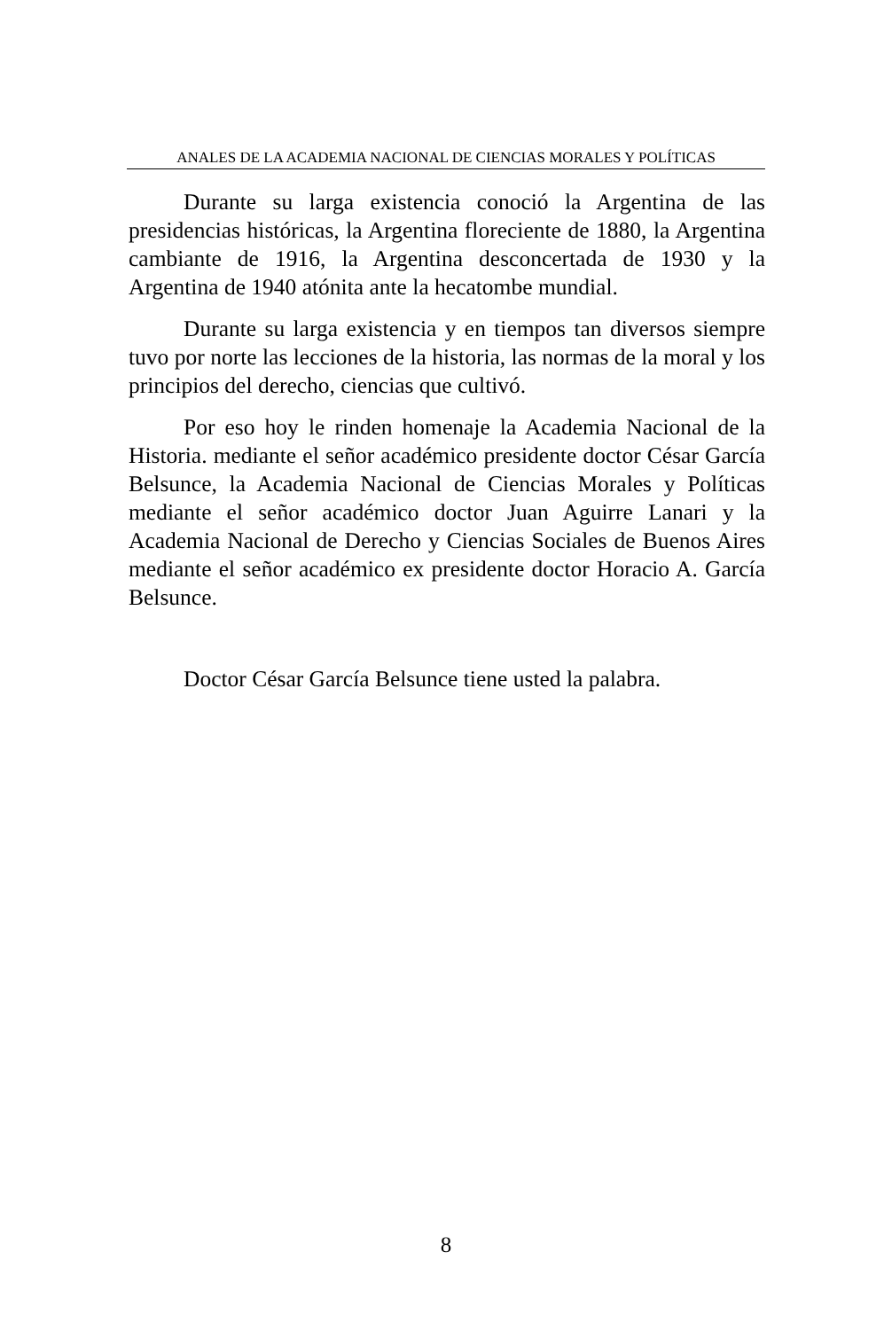ANALES DE LA ACADEMIA NACIONAL DE CIENCIAS MORALES Y POLÍTICAS
Durante su larga existencia conoció la Argentina de las presidencias históricas, la Argentina floreciente de 1880, la Argentina cambiante de 1916, la Argentina desconcertada de 1930 y la Argentina de 1940 atónita ante la hecatombe mundial.
Durante su larga existencia y en tiempos tan diversos siempre tuvo por norte las lecciones de la historia, las normas de la moral y los principios del derecho, ciencias que cultivó.
Por eso hoy le rinden homenaje la Academia Nacional de la Historia. mediante el señor académico presidente doctor César García Belsunce, la Academia Nacional de Ciencias Morales y Políticas mediante el señor académico doctor Juan Aguirre Lanari y la Academia Nacional de Derecho y Ciencias Sociales de Buenos Aires mediante el señor académico ex presidente doctor Horacio A. García Belsunce.
Doctor César García Belsunce tiene usted la palabra.
8